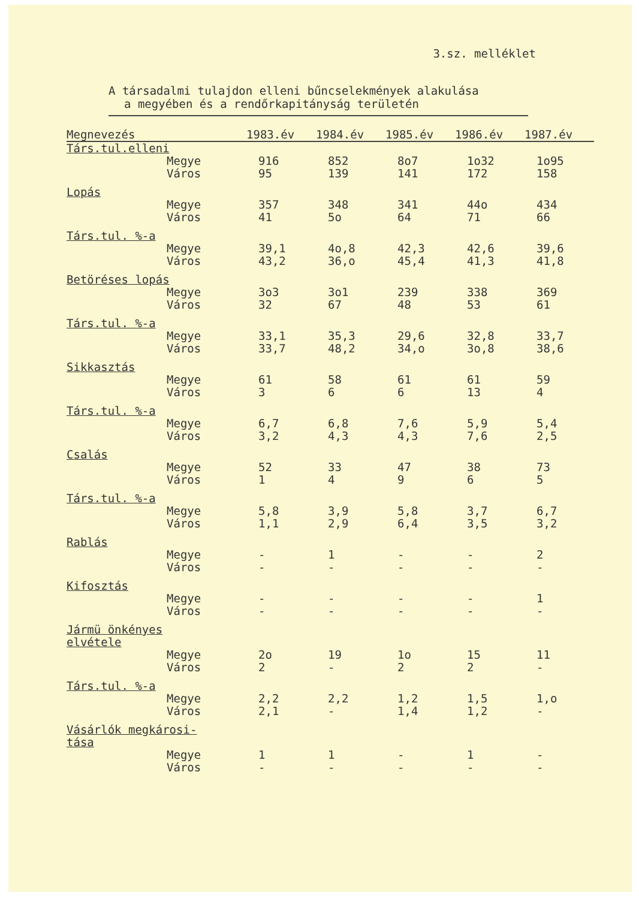3.sz. melléklet
A társadalmi tulajdon elleni bűncselekmények alakulása
a megyében és a rendőrkapitányság területén
| Megnevezés | 1983.év | 1984.év | 1985.év | 1986.év | 1987.év |
| --- | --- | --- | --- | --- | --- |
| Társ.tul.elleni | | | | | |
| Megye | 916 | 852 | 8o7 | 1o32 | 1o95 |
| Város | 95 | 139 | 141 | 172 | 158 |
| Lopás | | | | | |
| Megye | 357 | 348 | 341 | 44o | 434 |
| Város | 41 | 5o | 64 | 71 | 66 |
| Társ.tul. %-a | | | | | |
| Megye | 39,1 | 4o,8 | 42,3 | 42,6 | 39,6 |
| Város | 43,2 | 36,o | 45,4 | 41,3 | 41,8 |
| Betöréses lopás | | | | | |
| Megye | 3o3 | 3o1 | 239 | 338 | 369 |
| Város | 32 | 67 | 48 | 53 | 61 |
| Társ.tul. %-a | | | | | |
| Megye | 33,1 | 35,3 | 29,6 | 32,8 | 33,7 |
| Város | 33,7 | 48,2 | 34,o | 3o,8 | 38,6 |
| Sikkasztás | | | | | |
| Megye | 61 | 58 | 61 | 61 | 59 |
| Város | 3 | 6 | 6 | 13 | 4 |
| Társ.tul. %-a | | | | | |
| Megye | 6,7 | 6,8 | 7,6 | 5,9 | 5,4 |
| Város | 3,2 | 4,3 | 4,3 | 7,6 | 2,5 |
| Csalás | | | | | |
| Megye | 52 | 33 | 47 | 38 | 73 |
| Város | 1 | 4 | 9 | 6 | 5 |
| Társ.tul. %-a | | | | | |
| Megye | 5,8 | 3,9 | 5,8 | 3,7 | 6,7 |
| Város | 1,1 | 2,9 | 6,4 | 3,5 | 3,2 |
| Rablás | | | | | |
| Megye | - | 1 | - | - | 2 |
| Város | - | - | - | - | - |
| Kifosztás | | | | | |
| Megye | - | - | - | - | 1 |
| Város | - | - | - | - | - |
| Jármü önkényes elvétele | | | | | |
| Megye | 2o | 19 | 1o | 15 | 11 |
| Város | 2 | - | 2 | 2 | - |
| Társ.tul. %-a | | | | | |
| Megye | 2,2 | 2,2 | 1,2 | 1,5 | 1,o |
| Város | 2,1 | - | 1,4 | 1,2 | - |
| Vásárlók megkárosi- tása | | | | | |
| Megye | 1 | 1 | - | 1 | - |
| Város | - | - | - | - | - |